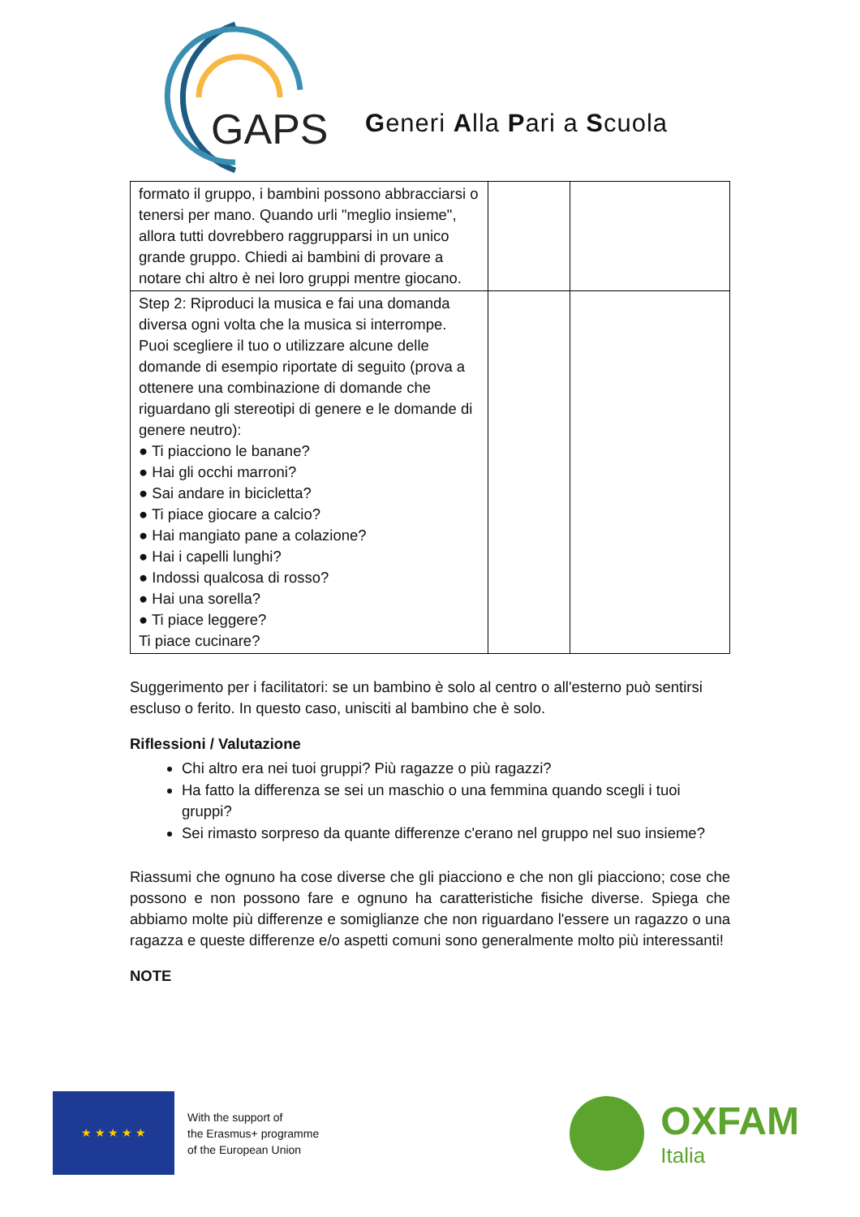GAPS
Generi Alla Pari a Scuola
| formato il gruppo, i bambini possono abbracciarsi o tenersi per mano. Quando urli "meglio insieme", allora tutti dovrebbero raggrupparsi in un unico grande gruppo. Chiedi ai bambini di provare a notare chi altro è nei loro gruppi mentre giocano. | | |
| Step 2: Riproduci la musica e fai una domanda diversa ogni volta che la musica si interrompe. Puoi scegliere il tuo o utilizzare alcune delle domande di esempio riportate di seguito (prova a ottenere una combinazione di domande che riguardano gli stereotipi di genere e le domande di genere neutro): ● Ti piacciono le banane? ● Hai gli occhi marroni? ● Sai andare in bicicletta? ● Ti piace giocare a calcio? ● Hai mangiato pane a colazione? ● Hai i capelli lunghi? ● Indossi qualcosa di rosso? ● Hai una sorella? ● Ti piace leggere? Ti piace cucinare? | | |
Suggerimento per i facilitatori: se un bambino è solo al centro o all'esterno può sentirsi escluso o ferito. In questo caso, unisciti al bambino che è solo.
Riflessioni / Valutazione
Chi altro era nei tuoi gruppi? Più ragazze o più ragazzi?
Ha fatto la differenza se sei un maschio o una femmina quando scegli i tuoi gruppi?
Sei rimasto sorpreso da quante differenze c'erano nel gruppo nel suo insieme?
Riassumi che ognuno ha cose diverse che gli piacciono e che non gli piacciono; cose che possono e non possono fare e ognuno ha caratteristiche fisiche diverse. Spiega che abbiamo molte più differenze e somiglianze che non riguardano l'essere un ragazzo o una ragazza e queste differenze e/o aspetti comuni sono generalmente molto più interessanti!
NOTE
★ ★ ★ ★ ★
With the support of
the Erasmus+ programme
of the European Union
OXFAM
Italia